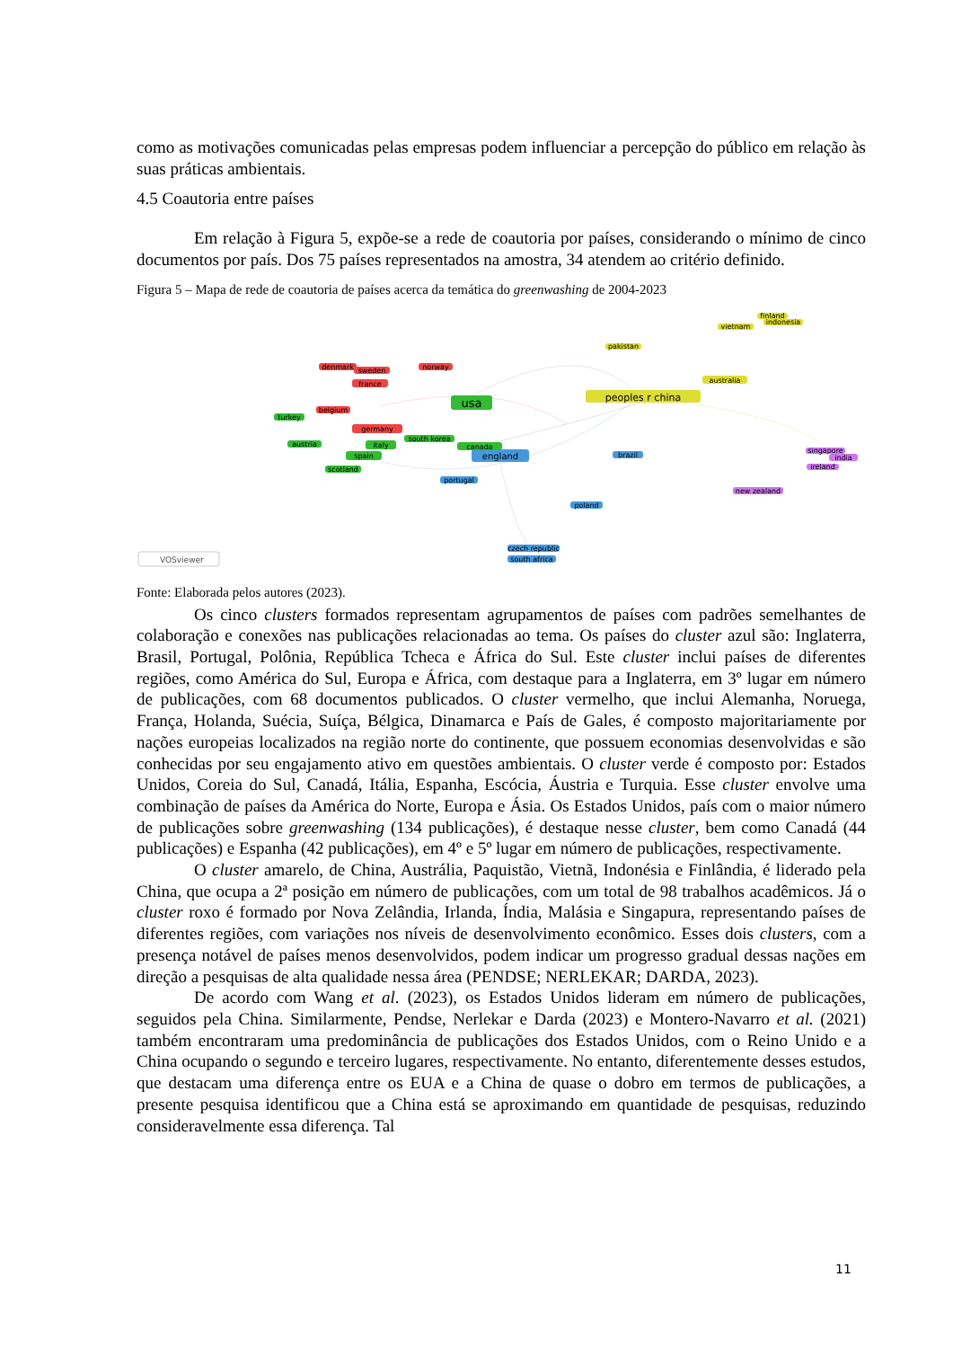como as motivações comunicadas pelas empresas podem influenciar a percepção do público em relação às suas práticas ambientais.
4.5 Coautoria entre países
Em relação à Figura 5, expõe-se a rede de coautoria por países, considerando o mínimo de cinco documentos por país. Dos 75 países representados na amostra, 34 atendem ao critério definido.
Figura 5 – Mapa de rede de coautoria de países acerca da temática do greenwashing de 2004-2023
usa
peoples r china
england
germany
france
denmark
sweden
norway
belgium
turkey
italy
spain
south korea
canada
austria
scotland
portugal
brazil
poland
czech republic
south africa
australia
pakistan
vietnam
finland
indonesia
singapore
india
ireland
new zealand
VOSviewer
Fonte: Elaborada pelos autores (2023).
Os cinco clusters formados representam agrupamentos de países com padrões semelhantes de colaboração e conexões nas publicações relacionadas ao tema. Os países do cluster azul são: Inglaterra, Brasil, Portugal, Polônia, República Tcheca e África do Sul. Este cluster inclui países de diferentes regiões, como América do Sul, Europa e África, com destaque para a Inglaterra, em 3º lugar em número de publicações, com 68 documentos publicados. O cluster vermelho, que inclui Alemanha, Noruega, França, Holanda, Suécia, Suíça, Bélgica, Dinamarca e País de Gales, é composto majoritariamente por nações europeias localizados na região norte do continente, que possuem economias desenvolvidas e são conhecidas por seu engajamento ativo em questões ambientais. O cluster verde é composto por: Estados Unidos, Coreia do Sul, Canadá, Itália, Espanha, Escócia, Áustria e Turquia. Esse cluster envolve uma combinação de países da América do Norte, Europa e Ásia. Os Estados Unidos, país com o maior número de publicações sobre greenwashing (134 publicações), é destaque nesse cluster, bem como Canadá (44 publicações) e Espanha (42 publicações), em 4º e 5º lugar em número de publicações, respectivamente.
O cluster amarelo, de China, Austrália, Paquistão, Vietnã, Indonésia e Finlândia, é liderado pela China, que ocupa a 2ª posição em número de publicações, com um total de 98 trabalhos acadêmicos. Já o cluster roxo é formado por Nova Zelândia, Irlanda, Índia, Malásia e Singapura, representando países de diferentes regiões, com variações nos níveis de desenvolvimento econômico. Esses dois clusters, com a presença notável de países menos desenvolvidos, podem indicar um progresso gradual dessas nações em direção a pesquisas de alta qualidade nessa área (PENDSE; NERLEKAR; DARDA, 2023).
De acordo com Wang et al. (2023), os Estados Unidos lideram em número de publicações, seguidos pela China. Similarmente, Pendse, Nerlekar e Darda (2023) e Montero-Navarro et al. (2021) também encontraram uma predominância de publicações dos Estados Unidos, com o Reino Unido e a China ocupando o segundo e terceiro lugares, respectivamente. No entanto, diferentemente desses estudos, que destacam uma diferença entre os EUA e a China de quase o dobro em termos de publicações, a presente pesquisa identificou que a China está se aproximando em quantidade de pesquisas, reduzindo consideravelmente essa diferença. Tal
11